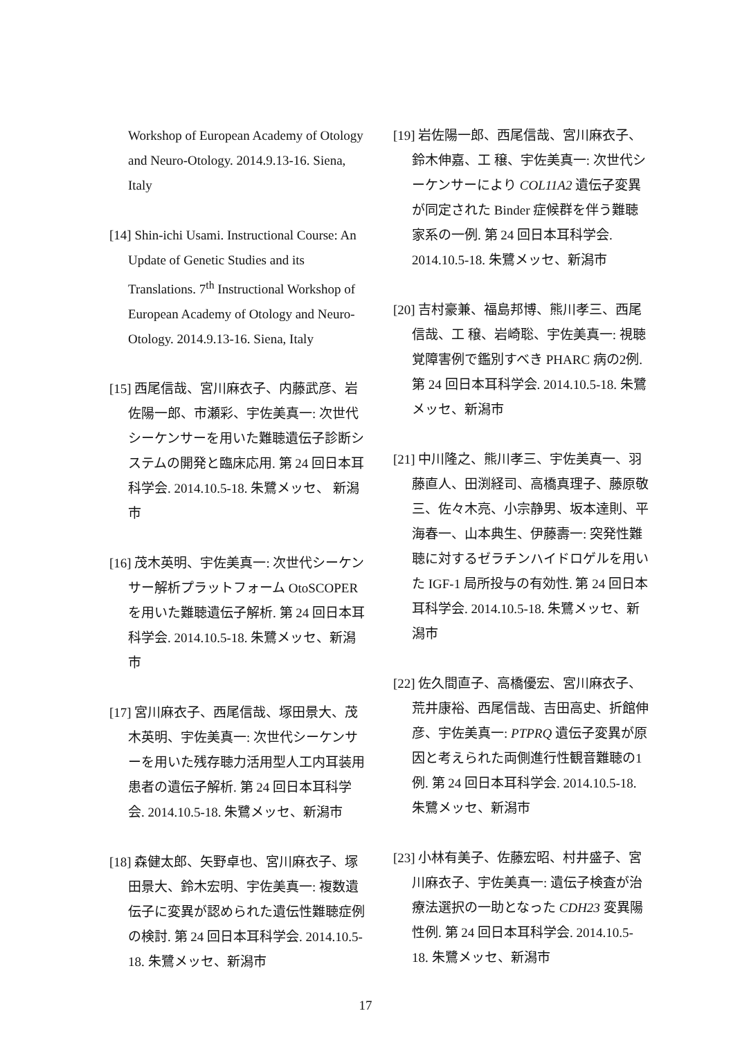Workshop of European Academy of Otology and Neuro-Otology. 2014.9.13-16. Siena, Italy
[14] Shin-ichi Usami. Instructional Course: An Update of Genetic Studies and its Translations. 7<sup>th</sup> Instructional Workshop of European Academy of Otology and Neuro-Otology. 2014.9.13-16. Siena, Italy
[15] 西尾信哉、宮川麻衣子、内藤武彦、岩佐陽一郎、市瀬彩、宇佐美真一: 次世代シーケンサーを用いた難聴遺伝子診断システムの開発と臨床応用. 第 24 回日本耳科学会. 2014.10.5-18. 朱鷺メッセ、 新潟市
[16] 茂木英明、宇佐美真一: 次世代シーケンサー解析プラットフォーム OtoSCOPER を用いた難聴遺伝子解析. 第 24 回日本耳科学会. 2014.10.5-18. 朱鷺メッセ、新潟市
[17] 宮川麻衣子、西尾信哉、塚田景大、茂木英明、宇佐美真一: 次世代シーケンサーを用いた残存聴力活用型人工内耳装用患者の遺伝子解析. 第 24 回日本耳科学会. 2014.10.5-18. 朱鷺メッセ、新潟市
[18] 森健太郎、矢野卓也、宮川麻衣子、塚田景大、鈴木宏明、宇佐美真一: 複数遺伝子に変異が認められた遺伝性難聴症例の検討. 第 24 回日本耳科学会. 2014.10.5-18. 朱鷺メッセ、新潟市
[19] 岩佐陽一郎、西尾信哉、宮川麻衣子、鈴木伸嘉、工 穣、宇佐美真一: 次世代シーケンサーにより COL11A2 遺伝子変異が同定された Binder 症候群を伴う難聴家系の一例. 第 24 回日本耳科学会. 2014.10.5-18. 朱鷺メッセ、新潟市
[20] 吉村豪兼、福島邦博、熊川孝三、西尾信哉、工 穣、岩崎聡、宇佐美真一: 視聴覚障害例で鑑別すべき PHARC 病の2例. 第 24 回日本耳科学会. 2014.10.5-18. 朱鷺メッセ、新潟市
[21] 中川隆之、熊川孝三、宇佐美真一、羽藤直人、田渕経司、高橋真理子、藤原敬三、佐々木亮、小宗静男、坂本達則、平海春一、山本典生、伊藤壽一: 突発性難聴に対するゼラチンハイドロゲルを用いた IGF-1 局所投与の有効性. 第 24 回日本耳科学会. 2014.10.5-18. 朱鷺メッセ、新潟市
[22] 佐久間直子、高橋優宏、宮川麻衣子、荒井康裕、西尾信哉、吉田高史、折館伸彦、宇佐美真一: PTPRQ 遺伝子変異が原因と考えられた両側進行性観音難聴の1例. 第 24 回日本耳科学会. 2014.10.5-18. 朱鷺メッセ、新潟市
[23] 小林有美子、佐藤宏昭、村井盛子、宮川麻衣子、宇佐美真一: 遺伝子検査が治療法選択の一助となった CDH23 変異陽性例. 第 24 回日本耳科学会. 2014.10.5-18. 朱鷺メッセ、新潟市
17